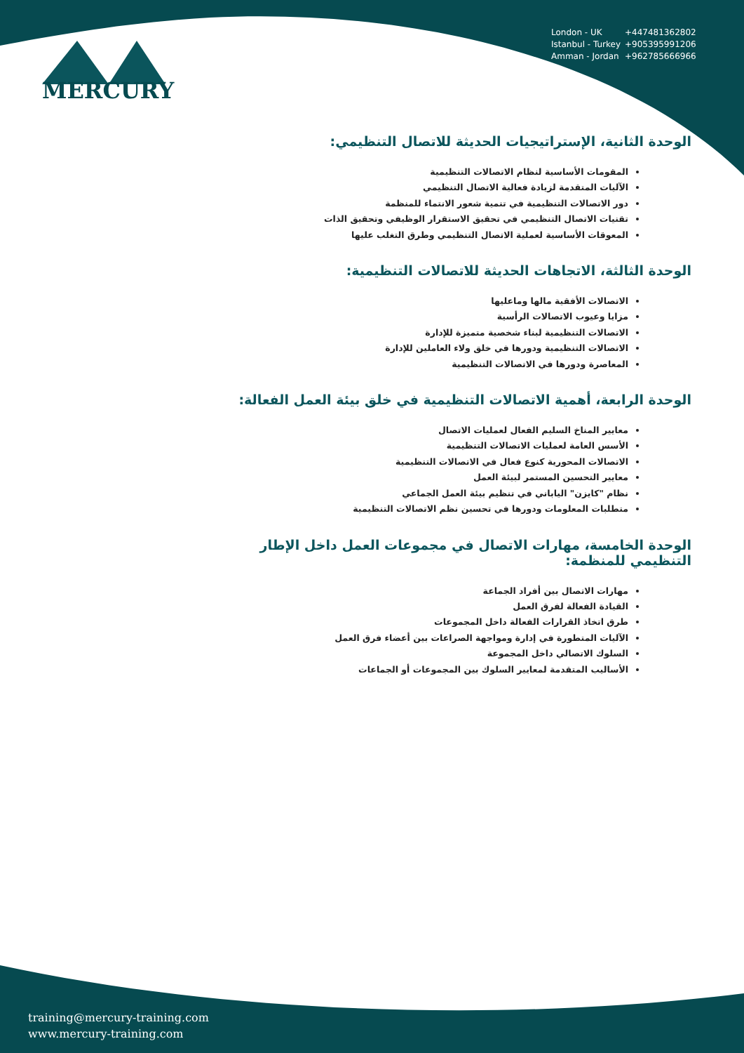MERCURY
London - UK +447481362802
Istanbul - Turkey +905395991206
Amman - Jordan +962785666966
الوحدة الثانية، الإستراتيجيات الحديثة للاتصال التنظيمي:
المقومات الأساسية لنظام الاتصالات التنظيمية
الآليات المتقدمة لزيادة فعالية الاتصال التنظيمي
دور الاتصالات التنظيمية في تنمية شعور الانتماء للمنظمة
تقنيات الاتصال التنظيمي في تحقيق الاستقرار الوظيفي وتحقيق الذات
المعوقات الأساسية لعملية الاتصال التنظيمي وطرق التغلب عليها
الوحدة الثالثة، الاتجاهات الحديثة للاتصالات التنظيمية:
الاتصالات الأفقية مالها وماعليها
مزايا وعيوب الاتصالات الرأسية
الاتصالات التنظيمية لبناء شخصية متميزة للإدارة
الاتصالات التنظيمية ودورها في خلق ولاء العاملين للإدارة
المعاصرة ودورها في الاتصالات التنظيمية
الوحدة الرابعة، أهمية الاتصالات التنظيمية في خلق بيئة العمل الفعالة:
معايير المناخ السليم الفعال لعمليات الاتصال
الأسس العامة لعمليات الاتصالات التنظيمية
الاتصالات المحورية كنوع فعال في الاتصالات التنظيمية
معايير التحسين المستمر لبيئة العمل
نظام "كايزن" الياباني في تنظيم بيئة العمل الجماعي
متطلبات المعلومات ودورها في تحسين نظم الاتصالات التنظيمية
الوحدة الخامسة، مهارات الاتصال في مجموعات العمل داخل الإطار التنظيمي للمنظمة:
مهارات الاتصال بين أفراد الجماعة
القيادة الفعالة لفرق العمل
طرق اتخاذ القرارات الفعالة داخل المجموعات
الآليات المتطورة في إدارة ومواجهة الصراعات بين أعضاء فرق العمل
السلوك الاتصالي داخل المجموعة
الأساليب المتقدمة لمعايير السلوك بين المجموعات أو الجماعات
training@mercury-training.com
www.mercury-training.com